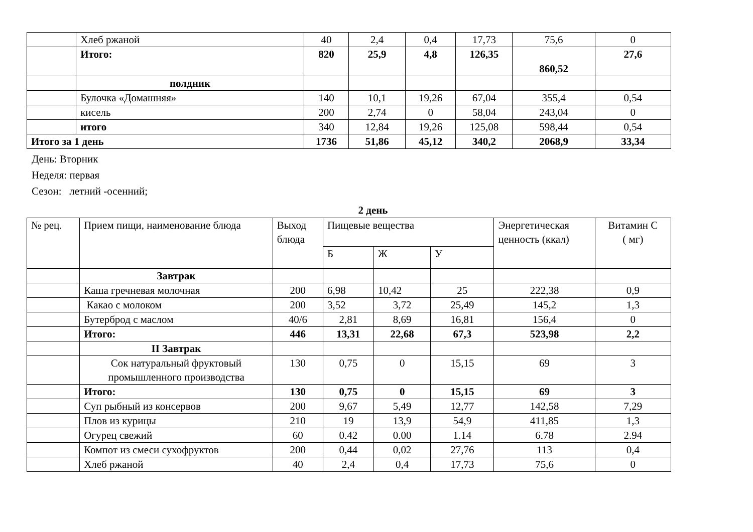| | Хлеб ржаной | 40 | 2,4 | 0,4 | 17,73 | 75,6 | 0 |
| | Итого: | 820 | 25,9 | 4,8 | 126,35 | 860,52 | 27,6 |
| | полдник | | | | | | |
| | Булочка «Домашняя» | 140 | 10,1 | 19,26 | 67,04 | 355,4 | 0,54 |
| | кисель | 200 | 2,74 | 0 | 58,04 | 243,04 | 0 |
| | итого | 340 | 12,84 | 19,26 | 125,08 | 598,44 | 0,54 |
| Итого за 1 день | | 1736 | 51,86 | 45,12 | 340,2 | 2068,9 | 33,34 |
День: Вторник
Неделя: первая
Сезон: летний -осенний;
2 день
| № рец. | Прием пищи, наименование блюда | Выход блюда | Пищевые вещества | | | Энергетическая ценность (ккал) | Витамин С ( мг) |
| --- | --- | --- | --- | --- | --- | --- | --- |
| | | | Б | Ж | У | | |
| | Завтрак | | | | | | |
| | Каша гречневая молочная | 200 | 6,98 | 10,42 | 25 | 222,38 | 0,9 |
| | Какао с молоком | 200 | 3,52 | 3,72 | 25,49 | 145,2 | 1,3 |
| | Бутерброд с маслом | 40/6 | 2,81 | 8,69 | 16,81 | 156,4 | 0 |
| | Итого: | 446 | 13,31 | 22,68 | 67,3 | 523,98 | 2,2 |
| | II Завтрак | | | | | | |
| | Сок натуральный фруктовый промышленного производства | 130 | 0,75 | 0 | 15,15 | 69 | 3 |
| | Итого: | 130 | 0,75 | 0 | 15,15 | 69 | 3 |
| | Суп рыбный из консервов | 200 | 9,67 | 5,49 | 12,77 | 142,58 | 7,29 |
| | Плов из курицы | 210 | 19 | 13,9 | 54,9 | 411,85 | 1,3 |
| | Огурец свежий | 60 | 0.42 | 0.00 | 1.14 | 6.78 | 2.94 |
| | Компот из смеси сухофруктов | 200 | 0,44 | 0,02 | 27,76 | 113 | 0,4 |
| | Хлеб ржаной | 40 | 2,4 | 0,4 | 17,73 | 75,6 | 0 |